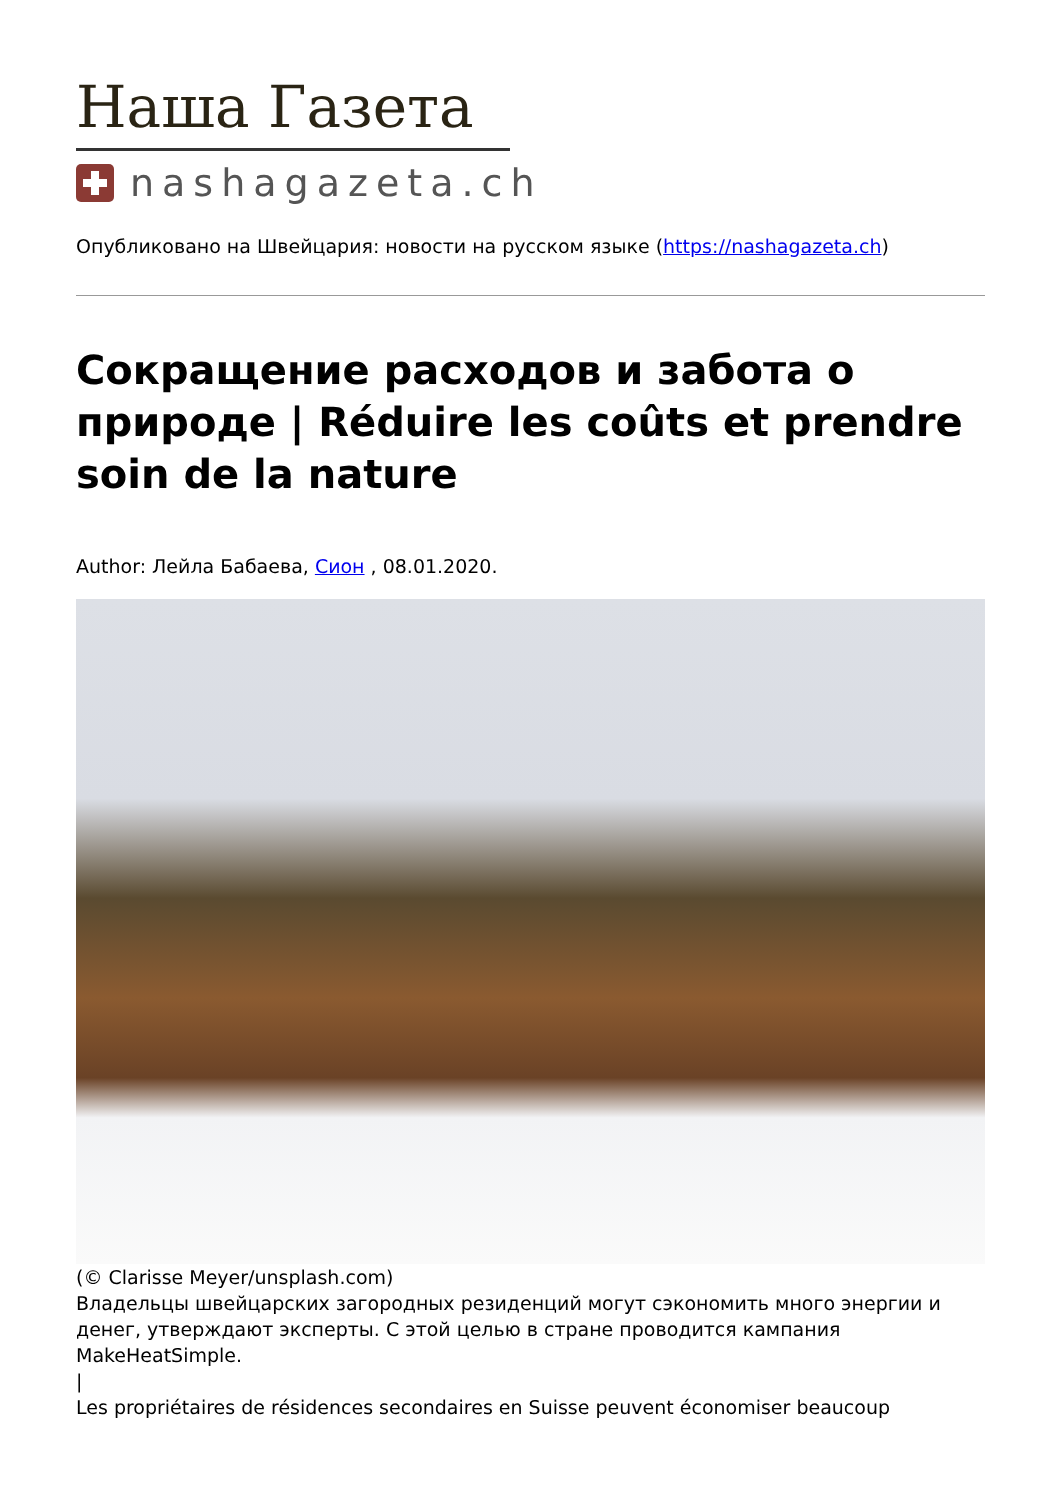Наша Газета
nashagazeta.ch
Опубликовано на Швейцария: новости на русском языке (https://nashagazeta.ch)
Сокращение расходов и забота о природе | Réduire les coûts et prendre soin de la nature
Author: Лейла Бабаева, Сион , 08.01.2020.
(© Clarisse Meyer/unsplash.com)
Владельцы швейцарских загородных резиденций могут сэкономить много энергии и денег, утверждают эксперты. С этой целью в стране проводится кампания MakeHeatSimple.
|
Les propriétaires de résidences secondaires en Suisse peuvent économiser beaucoup